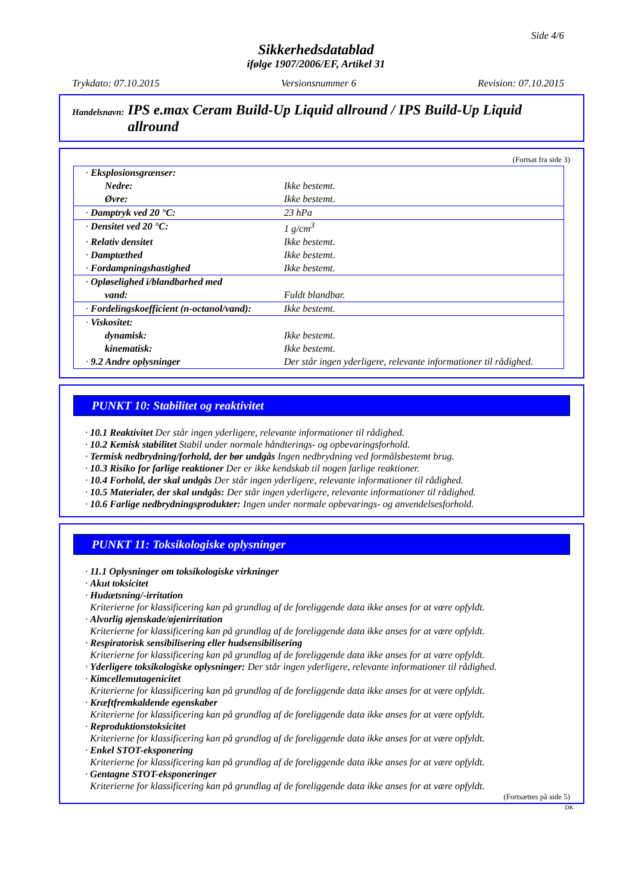Side 4/6
Sikkerhedsdatablad
ifølge 1907/2006/EF, Artikel 31
Trykdato: 07.10.2015 Versionsnummer 6 Revision: 07.10.2015
Handelsnavn: IPS e.max Ceram Build-Up Liquid allround / IPS Build-Up Liquid allround
(Fortsat fra side 3)
| · Eksplosionsgrænser: | |
| Nedre: | Ikke bestemt. |
| Øvre: | Ikke bestemt. |
| · Damptryk ved 20 °C: | 23 hPa |
| · Densitet ved 20 °C: | 1 g/cm<sup>3</sup> |
| · Relativ densitet | Ikke bestemt. |
| · Damptæthed | Ikke bestemt. |
| · Fordampningshastighed | Ikke bestemt. |
| · Opløselighed i/blandbarhed med | |
| vand: | Fuldt blandbar. |
| · Fordelingskoefficient (n-octanol/vand): | Ikke bestemt. |
| · Viskositet: | |
| dynamisk: | Ikke bestemt. |
| kinematisk: | Ikke bestemt. |
| · 9.2 Andre oplysninger | Der står ingen yderligere, relevante informationer til rådighed. |
PUNKT 10: Stabilitet og reaktivitet
· 10.1 Reaktivitet Der står ingen yderligere, relevante informationer til rådighed.
· 10.2 Kemisk stabilitet Stabil under normale håndterings- og opbevaringsforhold.
· Termisk nedbrydning/forhold, der bør undgås Ingen nedbrydning ved formålsbestemt brug.
· 10.3 Risiko for farlige reaktioner Der er ikke kendskab til nogen farlige reaktioner.
· 10.4 Forhold, der skal undgås Der står ingen yderligere, relevante informationer til rådighed.
· 10.5 Materialer, der skal undgås: Der står ingen yderligere, relevante informationer til rådighed.
· 10.6 Farlige nedbrydningsprodukter: Ingen under normale opbevarings- og anvendelsesforhold.
PUNKT 11: Toksikologiske oplysninger
· 11.1 Oplysninger om toksikologiske virkninger
· Akut toksicitet
· Hudætsning/-irritation
Kriterierne for klassificering kan på grundlag af de foreliggende data ikke anses for at være opfyldt.
· Alvorlig øjenskade/øjenirritation
Kriterierne for klassificering kan på grundlag af de foreliggende data ikke anses for at være opfyldt.
· Respiratorisk sensibilisering eller hudsensibilisering
Kriterierne for klassificering kan på grundlag af de foreliggende data ikke anses for at være opfyldt.
· Yderligere toksikologiske oplysninger: Der står ingen yderligere, relevante informationer til rådighed.
· Kimcellemutagenicitet
Kriterierne for klassificering kan på grundlag af de foreliggende data ikke anses for at være opfyldt.
· Kræftfremkaldende egenskaber
Kriterierne for klassificering kan på grundlag af de foreliggende data ikke anses for at være opfyldt.
· Reproduktionstoksicitet
Kriterierne for klassificering kan på grundlag af de foreliggende data ikke anses for at være opfyldt.
· Enkel STOT-eksponering
Kriterierne for klassificering kan på grundlag af de foreliggende data ikke anses for at være opfyldt.
· Gentagne STOT-eksponeringer
Kriterierne for klassificering kan på grundlag af de foreliggende data ikke anses for at være opfyldt.
(Fortsættes på side 5)
DK